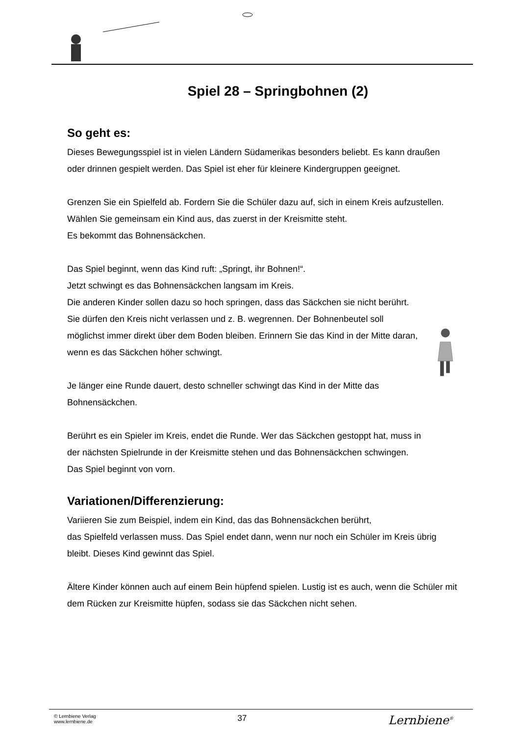Spiel 28 – Springbohnen (2)
So geht es:
Dieses Bewegungsspiel ist in vielen Ländern Südamerikas besonders beliebt. Es kann draußen oder drinnen gespielt werden. Das Spiel ist eher für kleinere Kindergruppen geeignet.
Grenzen Sie ein Spielfeld ab. Fordern Sie die Schüler dazu auf, sich in einem Kreis aufzustellen. Wählen Sie gemeinsam ein Kind aus, das zuerst in der Kreismitte steht.
Es bekommt das Bohnensäckchen.
Das Spiel beginnt, wenn das Kind ruft: „Springt, ihr Bohnen!“.
Jetzt schwingt es das Bohnensäckchen langsam im Kreis.
Die anderen Kinder sollen dazu so hoch springen, dass das Säckchen sie nicht berührt. Sie dürfen den Kreis nicht verlassen und z. B. wegrennen. Der Bohnenbeutel soll möglichst immer direkt über dem Boden bleiben. Erinnern Sie das Kind in der Mitte daran, wenn es das Säckchen höher schwingt.
Je länger eine Runde dauert, desto schneller schwingt das Kind in der Mitte das Bohnensäckchen.
Berührt es ein Spieler im Kreis, endet die Runde. Wer das Säckchen gestoppt hat, muss in der nächsten Spielrunde in der Kreismitte stehen und das Bohnensäckchen schwingen.
Das Spiel beginnt von vorn.
Variationen/Differenzierung:
Variieren Sie zum Beispiel, indem ein Kind, das das Bohnensäckchen berührt,
das Spielfeld verlassen muss. Das Spiel endet dann, wenn nur noch ein Schüler im Kreis übrig bleibt. Dieses Kind gewinnt das Spiel.
Ältere Kinder können auch auf einem Bein hüpfend spielen. Lustig ist es auch, wenn die Schüler mit dem Rücken zur Kreismitte hüpfen, sodass sie das Säckchen nicht sehen.
© Lernbiene Verlag
www.lernbiene.de
37
Lernbiene<sup>®</sup>